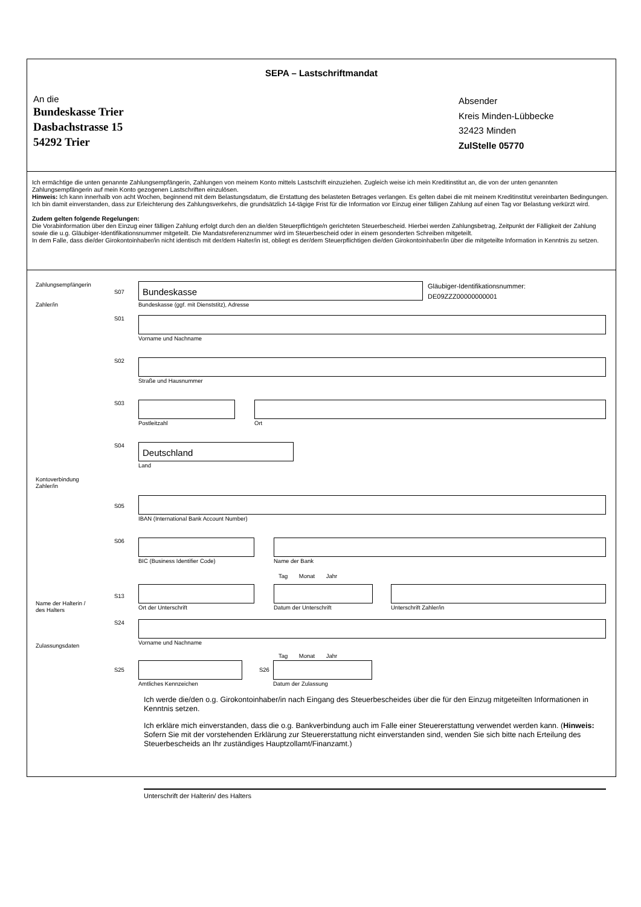SEPA – Lastschriftmandat
An die
Bundeskasse Trier
Dasbachstrasse 15
54292 Trier
Absender
Kreis Minden-Lübbecke
32423 Minden
ZulStelle 05770
Ich ermächtige die unten genannte Zahlungsempfängerin, Zahlungen von meinem Konto mittels Lastschrift einzuziehen. Zugleich weise ich mein Kreditinstitut an, die von der unten genannten Zahlungsempfängerin auf mein Konto gezogenen Lastschriften einzulösen.
Hinweis: Ich kann innerhalb von acht Wochen, beginnend mit dem Belastungsdatum, die Erstattung des belasteten Betrages verlangen. Es gelten dabei die mit meinem Kreditinstitut vereinbarten Bedingungen. Ich bin damit einverstanden, dass zur Erleichterung des Zahlungsverkehrs, die grundsätzlich 14-tägige Frist für die Information vor Einzug einer fälligen Zahlung auf einen Tag vor Belastung verkürzt wird.
Zudem gelten folgende Regelungen:
Die Vorabinformation über den Einzug einer fälligen Zahlung erfolgt durch den an die/den Steuerpflichtige/n gerichteten Steuerbescheid. Hierbei werden Zahlungsbetrag, Zeitpunkt der Fälligkeit der Zahlung sowie die u.g. Gläubiger-Identifikationsnummer mitgeteilt. Die Mandatsreferenznummer wird im Steuerbescheid oder in einem gesonderten Schreiben mitgeteilt.
In dem Falle, dass die/der Girokontoinhaber/in nicht identisch mit der/dem Halter/in ist, obliegt es der/dem Steuerpflichtigen die/den Girokontoinhaber/in über die mitgeteilte Information in Kenntnis zu setzen.
Zahlungsempfängerin
Zahler/in
S07
Bundeskasse
Bundeskasse (ggf. mit Dienststitz), Adresse
Gläubiger-Identifikationsnummer:
DE09ZZZ00000000001
S01 Vorname und Nachname
S02 Straße und Hausnummer
S03 Postleitzahl Ort
S04
Deutschland
Land
Kontoverbindung
Zahler/in
S05
IBAN (International Bank Account Number)
S06 BIC (Business Identifier Code) Name der Bank
Tag Monat Jahr
Name der Halterin /
des Halters
S13
Ort der Unterschrift Datum der Unterschrift Unterschrift Zahler/in
S24 Vorname und Nachname
Zulassungsdaten
Tag Monat Jahr
S25
Amtliches Kennzeichen
S26
Datum der Zulassung
Ich werde die/den o.g. Girokontoinhaber/in nach Eingang des Steuerbescheides über die für den Einzug mitgeteilten Informationen in Kenntnis setzen.
Ich erkläre mich einverstanden, dass die o.g. Bankverbindung auch im Falle einer Steuererstattung verwendet werden kann. (Hinweis: Sofern Sie mit der vorstehenden Erklärung zur Steuererstattung nicht einverstanden sind, wenden Sie sich bitte nach Erteilung des Steuerbescheids an Ihr zuständiges Hauptzollamt/Finanzamt.)
Unterschrift der Halterin/ des Halters